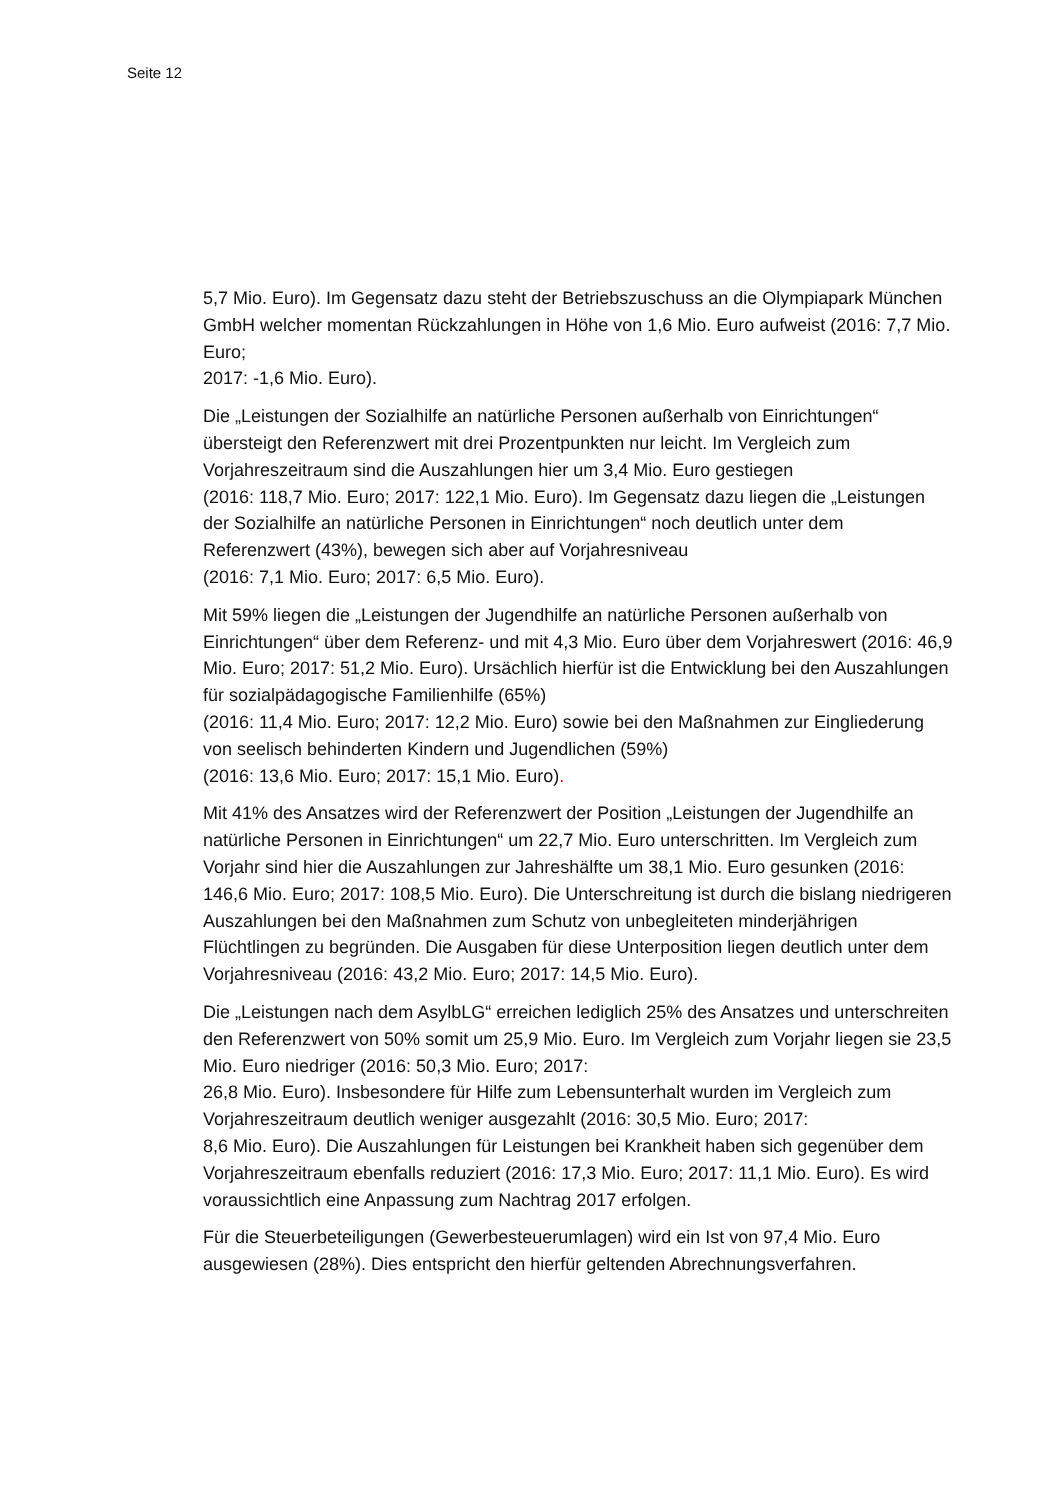Seite 12
5,7 Mio. Euro). Im Gegensatz dazu steht der Betriebszuschuss an die Olympiapark München GmbH welcher momentan Rückzahlungen in Höhe von 1,6 Mio. Euro aufweist (2016: 7,7 Mio. Euro;
2017: -1,6 Mio. Euro).
Die „Leistungen der Sozialhilfe an natürliche Personen außerhalb von Einrichtungen“ übersteigt den Referenzwert mit drei Prozentpunkten nur leicht. Im Vergleich zum Vorjahreszeitraum sind die Auszahlungen hier um 3,4 Mio. Euro gestiegen
(2016: 118,7 Mio. Euro; 2017: 122,1 Mio. Euro). Im Gegensatz dazu liegen die „Leistungen der Sozialhilfe an natürliche Personen in Einrichtungen“ noch deutlich unter dem Referenzwert (43%), bewegen sich aber auf Vorjahresniveau
(2016: 7,1 Mio. Euro; 2017: 6,5 Mio. Euro).
Mit 59% liegen die „Leistungen der Jugendhilfe an natürliche Personen außerhalb von Einrichtungen“ über dem Referenz- und mit 4,3 Mio. Euro über dem Vorjahreswert (2016: 46,9 Mio. Euro; 2017: 51,2 Mio. Euro). Ursächlich hierfür ist die Entwicklung bei den Auszahlungen für sozialpädagogische Familienhilfe (65%)
(2016: 11,4 Mio. Euro; 2017: 12,2 Mio. Euro) sowie bei den Maßnahmen zur Eingliederung von seelisch behinderten Kindern und Jugendlichen (59%)
(2016: 13,6 Mio. Euro; 2017: 15,1 Mio. Euro).
Mit 41% des Ansatzes wird der Referenzwert der Position „Leistungen der Jugendhilfe an natürliche Personen in Einrichtungen“ um 22,7 Mio. Euro unterschritten. Im Vergleich zum Vorjahr sind hier die Auszahlungen zur Jahreshälfte um 38,1 Mio. Euro gesunken (2016: 146,6 Mio. Euro; 2017: 108,5 Mio. Euro). Die Unterschreitung ist durch die bislang niedrigeren Auszahlungen bei den Maßnahmen zum Schutz von unbegleiteten minderjährigen Flüchtlingen zu begründen. Die Ausgaben für diese Unterposition liegen deutlich unter dem Vorjahresniveau (2016: 43,2 Mio. Euro; 2017: 14,5 Mio. Euro).
Die „Leistungen nach dem AsylbLG“ erreichen lediglich 25% des Ansatzes und unterschreiten den Referenzwert von 50% somit um 25,9 Mio. Euro. Im Vergleich zum Vorjahr liegen sie 23,5 Mio. Euro niedriger (2016: 50,3 Mio. Euro; 2017:
26,8 Mio. Euro). Insbesondere für Hilfe zum Lebensunterhalt wurden im Vergleich zum Vorjahreszeitraum deutlich weniger ausgezahlt (2016: 30,5 Mio. Euro; 2017:
8,6 Mio. Euro). Die Auszahlungen für Leistungen bei Krankheit haben sich gegenüber dem Vorjahreszeitraum ebenfalls reduziert (2016: 17,3 Mio. Euro; 2017: 11,1 Mio. Euro). Es wird voraussichtlich eine Anpassung zum Nachtrag 2017 erfolgen.
Für die Steuerbeteiligungen (Gewerbesteuerumlagen) wird ein Ist von 97,4 Mio. Euro ausgewiesen (28%). Dies entspricht den hierfür geltenden Abrechnungsverfahren.